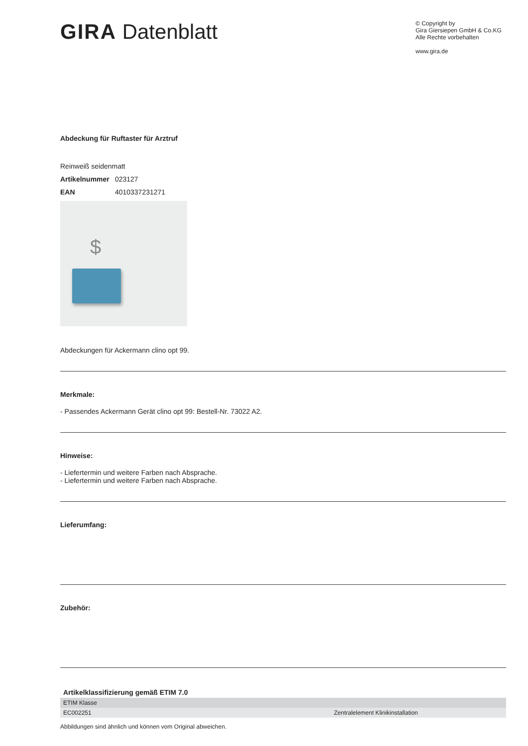GIRA Datenblatt
© Copyright by
Gira Giersiepen GmbH & Co.KG
Alle Rechte vorbehalten
www.gira.de
Abdeckung für Ruftaster für Arztruf
Reinweiß seidenmatt
Artikelnummer 023127
EAN 4010337231271
$
Abdeckungen für Ackermann clino opt 99.
Merkmale:
- Passendes Ackermann Gerät clino opt 99: Bestell-Nr. 73022 A2.
Hinweise:
- Liefertermin und weitere Farben nach Absprache.
- Liefertermin und weitere Farben nach Absprache.
Lieferumfang:
Zubehör:
| Artikelklassifizierung gemäß ETIM 7.0 | |
| --- | --- |
| ETIM Klasse | |
| EC002251 | Zentralelement Klinikinstallation |
Abbildungen sind ähnlich und können vom Original abweichen.